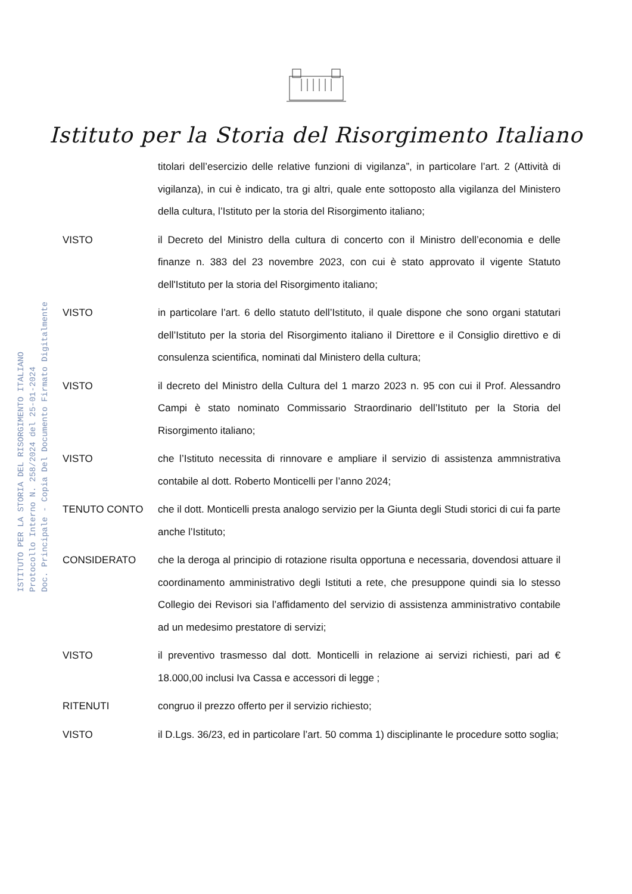Istituto per la Storia del Risorgimento Italiano
ISTITUTO PER LA STORIA DEL RISORGIMENTO ITALIANO
Protocollo Interno N. 258/2024 del 25-01-2024
Doc. Principale - Copia Del Documento Firmato Digitalmente
titolari dell’esercizio delle relative funzioni di vigilanza”, in particolare l’art. 2 (Attività di vigilanza), in cui è indicato, tra gi altri, quale ente sottoposto alla vigilanza del Ministero della cultura, l’Istituto per la storia del Risorgimento italiano;
VISTO il Decreto del Ministro della cultura di concerto con il Ministro dell’economia e delle finanze n. 383 del 23 novembre 2023, con cui è stato approvato il vigente Statuto dell'Istituto per la storia del Risorgimento italiano;
VISTO in particolare l’art. 6 dello statuto dell’Istituto, il quale dispone che sono organi statutari dell’Istituto per la storia del Risorgimento italiano il Direttore e il Consiglio direttivo e di consulenza scientifica, nominati dal Ministero della cultura;
VISTO il decreto del Ministro della Cultura del 1 marzo 2023 n. 95 con cui il Prof. Alessandro Campi è stato nominato Commissario Straordinario dell’Istituto per la Storia del Risorgimento italiano;
VISTO che l’Istituto necessita di rinnovare e ampliare il servizio di assistenza ammnistrativa contabile al dott. Roberto Monticelli per l’anno 2024;
TENUTO CONTO che il dott. Monticelli presta analogo servizio per la Giunta degli Studi storici di cui fa parte anche l’Istituto;
CONSIDERATO che la deroga al principio di rotazione risulta opportuna e necessaria, dovendosi attuare il coordinamento amministrativo degli Istituti a rete, che presuppone quindi sia lo stesso Collegio dei Revisori sia l’affidamento del servizio di assistenza amministrativo contabile ad un medesimo prestatore di servizi;
VISTO il preventivo trasmesso dal dott. Monticelli in relazione ai servizi richiesti, pari ad € 18.000,00 inclusi Iva Cassa e accessori di legge ;
RITENUTI congruo il prezzo offerto per il servizio richiesto;
VISTO il D.Lgs. 36/23, ed in particolare l’art. 50 comma 1) disciplinante le procedure sotto soglia;